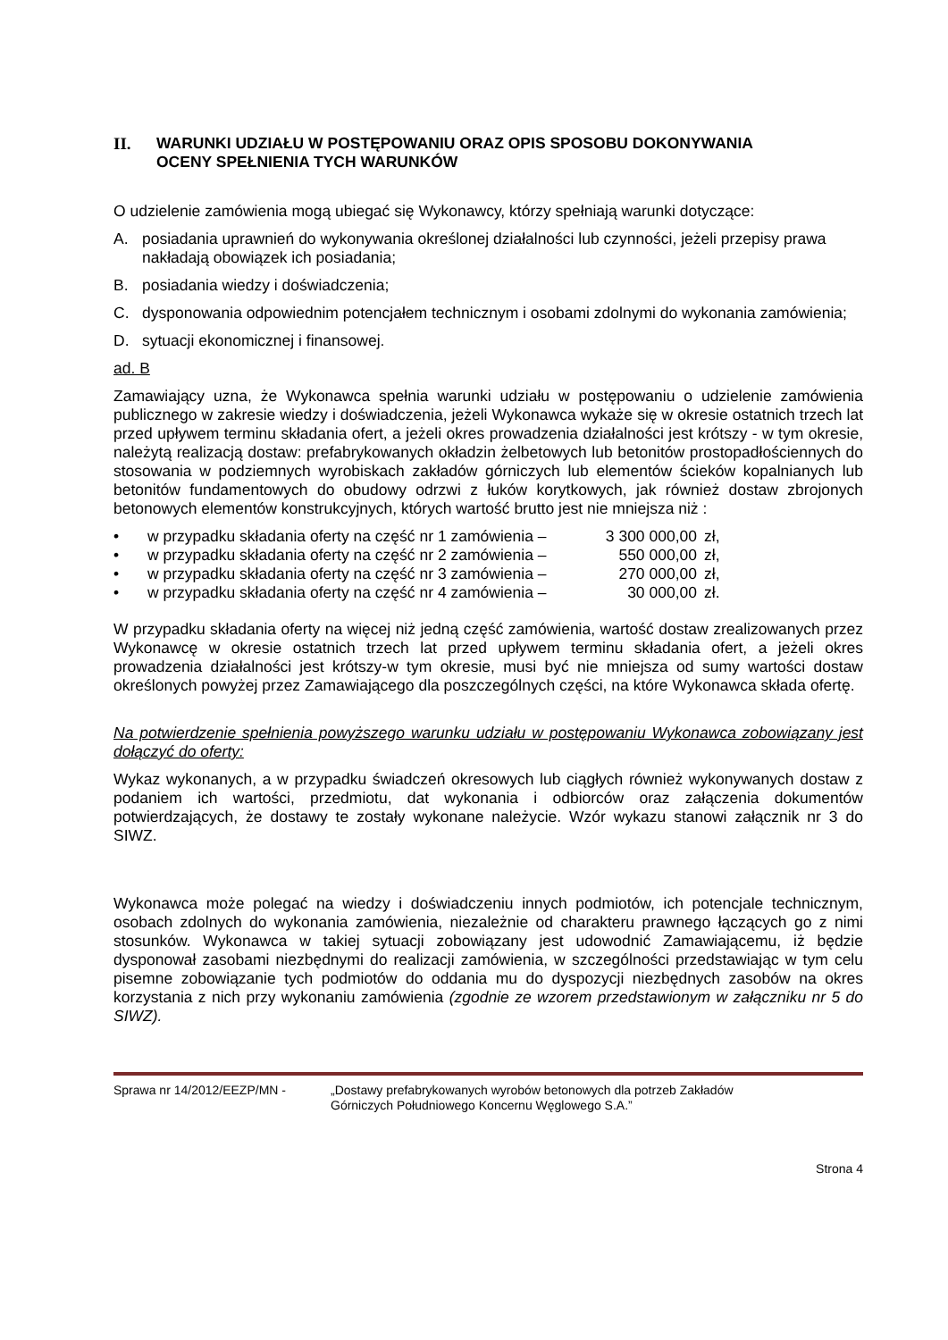II. WARUNKI UDZIAŁU W POSTĘPOWANIU ORAZ OPIS SPOSOBU DOKONYWANIA
OCENY SPEŁNIENIA TYCH WARUNKÓW
O udzielenie zamówienia mogą ubiegać się Wykonawcy, którzy spełniają warunki dotyczące:
A. posiadania uprawnień do wykonywania określonej działalności lub czynności, jeżeli przepisy prawa nakładają obowiązek ich posiadania;
B. posiadania wiedzy i doświadczenia;
C. dysponowania odpowiednim potencjałem technicznym i osobami zdolnymi do wykonania zamówienia;
D. sytuacji ekonomicznej i finansowej.
ad. B
Zamawiający uzna, że Wykonawca spełnia warunki udziału w postępowaniu o udzielenie zamówienia publicznego w zakresie wiedzy i doświadczenia, jeżeli Wykonawca wykaże się w okresie ostatnich trzech lat przed upływem terminu składania ofert, a jeżeli okres prowadzenia działalności jest krótszy - w tym okresie, należytą realizacją dostaw: prefabrykowanych okładzin żelbetowych lub betonitów prostopadłościennych do stosowania w podziemnych wyrobiskach zakładów górniczych lub elementów ścieków kopalnianych lub betonitów fundamentowych do obudowy odrzwi z łuków korytkowych, jak również dostaw zbrojonych betonowych elementów konstrukcyjnych, których wartość brutto jest nie mniejsza niż :
• w przypadku składania oferty na część nr 1 zamówienia – 3 300 000,00 zł,
• w przypadku składania oferty na część nr 2 zamówienia – 550 000,00 zł,
• w przypadku składania oferty na część nr 3 zamówienia – 270 000,00 zł,
• w przypadku składania oferty na część nr 4 zamówienia – 30 000,00 zł.
W przypadku składania oferty na więcej niż jedną część zamówienia, wartość dostaw zrealizowanych przez Wykonawcę w okresie ostatnich trzech lat przed upływem terminu składania ofert, a jeżeli okres prowadzenia działalności jest krótszy-w tym okresie, musi być nie mniejsza od sumy wartości dostaw określonych powyżej przez Zamawiającego dla poszczególnych części, na które Wykonawca składa ofertę.
Na potwierdzenie spełnienia powyższego warunku udziału w postępowaniu Wykonawca zobowiązany jest dołączyć do oferty:
Wykaz wykonanych, a w przypadku świadczeń okresowych lub ciągłych również wykonywanych dostaw z podaniem ich wartości, przedmiotu, dat wykonania i odbiorców oraz załączenia dokumentów potwierdzających, że dostawy te zostały wykonane należycie. Wzór wykazu stanowi załącznik nr 3 do SIWZ.
Wykonawca może polegać na wiedzy i doświadczeniu innych podmiotów, ich potencjale technicznym, osobach zdolnych do wykonania zamówienia, niezależnie od charakteru prawnego łączących go z nimi stosunków. Wykonawca w takiej sytuacji zobowiązany jest udowodnić Zamawiającemu, iż będzie dysponował zasobami niezbędnymi do realizacji zamówienia, w szczególności przedstawiając w tym celu pisemne zobowiązanie tych podmiotów do oddania mu do dyspozycji niezbędnych zasobów na okres korzystania z nich przy wykonaniu zamówienia (zgodnie ze wzorem przedstawionym w załączniku nr 5 do SIWZ).
Sprawa nr 14/2012/EEZP/MN - „Dostawy prefabrykowanych wyrobów betonowych dla potrzeb Zakładów
Górniczych Południowego Koncernu Węglowego S.A.”
Strona 4